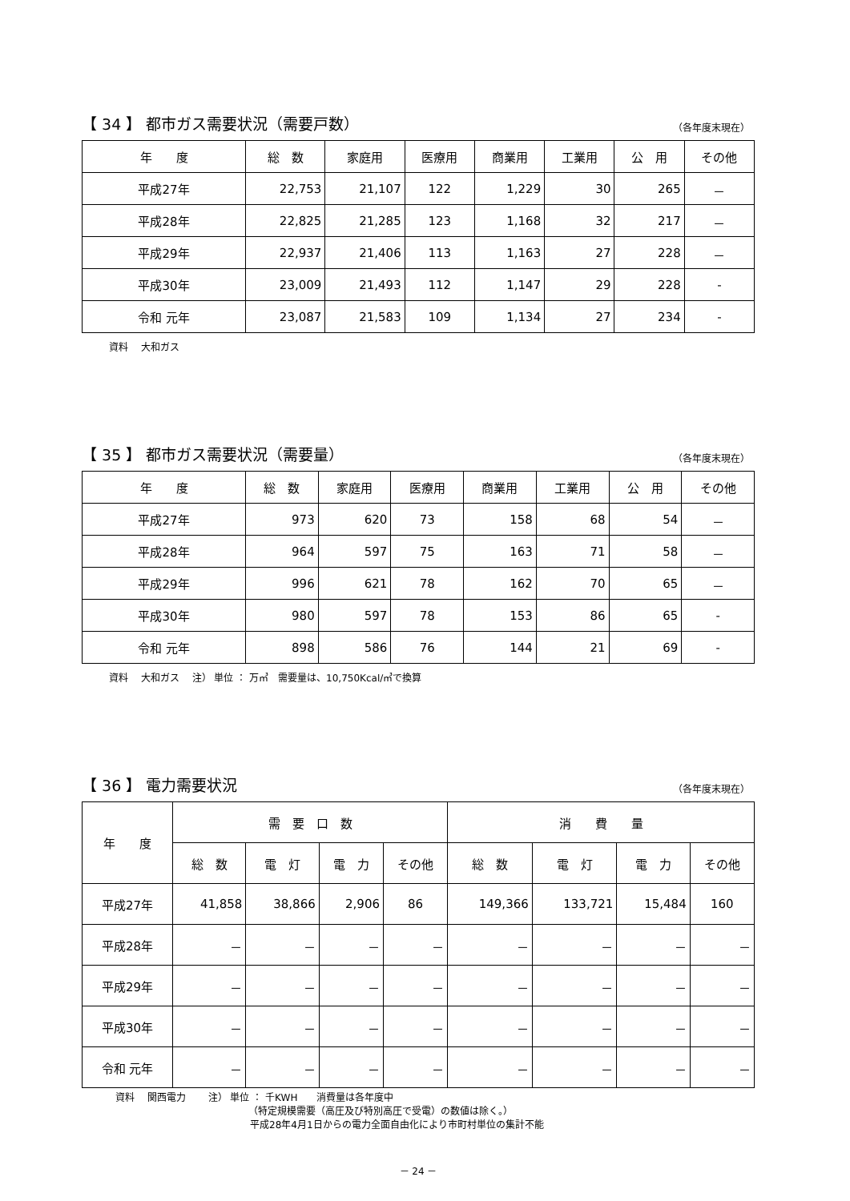【 34 】 都市ガス需要状況（需要戸数）
（各年度末現在）
| 年 度 | 総 数 | 家庭用 | 医療用 | 商業用 | 工業用 | 公 用 | その他 |
| --- | --- | --- | --- | --- | --- | --- | --- |
| 平成27年 | 22,753 | 21,107 | 122 | 1,229 | 30 | 265 | － |
| 平成28年 | 22,825 | 21,285 | 123 | 1,168 | 32 | 217 | － |
| 平成29年 | 22,937 | 21,406 | 113 | 1,163 | 27 | 228 | － |
| 平成30年 | 23,009 | 21,493 | 112 | 1,147 | 29 | 228 | - |
| 令和 元年 | 23,087 | 21,583 | 109 | 1,134 | 27 | 234 | - |
資料　 大和ガス
【 35 】 都市ガス需要状況（需要量）
（各年度末現在）
| 年 度 | 総 数 | 家庭用 | 医療用 | 商業用 | 工業用 | 公 用 | その他 |
| --- | --- | --- | --- | --- | --- | --- | --- |
| 平成27年 | 973 | 620 | 73 | 158 | 68 | 54 | － |
| 平成28年 | 964 | 597 | 75 | 163 | 71 | 58 | － |
| 平成29年 | 996 | 621 | 78 | 162 | 70 | 65 | － |
| 平成30年 | 980 | 597 | 78 | 153 | 86 | 65 | - |
| 令和 元年 | 898 | 586 | 76 | 144 | 21 | 69 | - |
資料　 大和ガス　 注） 単位 ： 万㎥　需要量は、10,750Kcal/㎥で換算
【 36 】 電力需要状況
（各年度末現在）
| 年 度 | 需 要 口 数 | | | | 消 費 量 | | | |
| --- | --- | --- | --- | --- | --- | --- | --- | --- |
| | 総 数 | 電 灯 | 電 力 | その他 | 総 数 | 電 灯 | 電 力 | その他 |
| 平成27年 | 41,858 | 38,866 | 2,906 | 86 | 149,366 | 133,721 | 15,484 | 160 |
| 平成28年 | － | － | － | － | － | － | － | － |
| 平成29年 | － | － | － | － | － | － | － | － |
| 平成30年 | － | － | － | － | － | － | － | － |
| 令和 元年 | － | － | － | － | － | － | － | － |
資料　 関西電力　　 注） 単位 ： 千KWH　　消費量は各年度中
（特定規模需要（高圧及び特別高圧で受電）の数値は除く。）
平成28年4月1日からの電力全面自由化により市町村単位の集計不能
－ 24 －